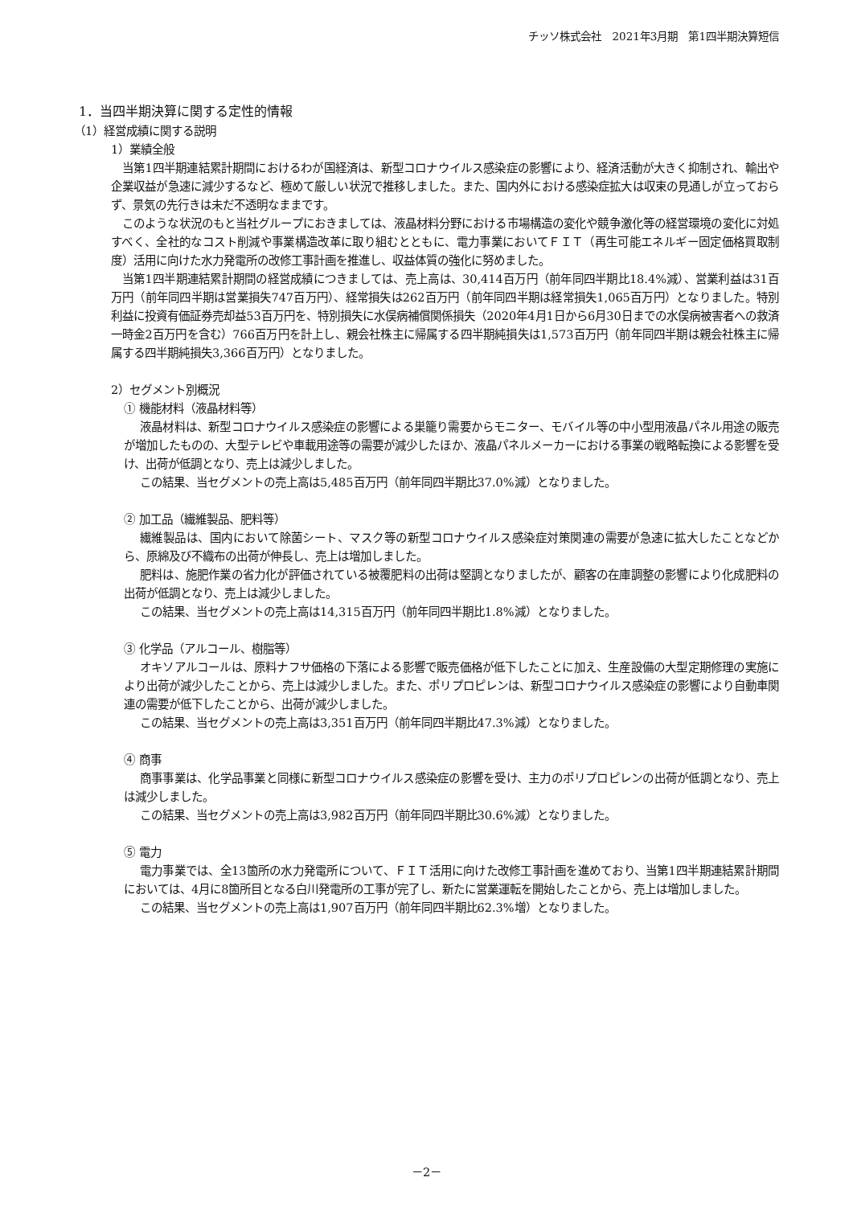チッソ株式会社　2021年3月期　第1四半期決算短信
1．当四半期決算に関する定性的情報
（1）経営成績に関する説明
1）業績全般
当第1四半期連結累計期間におけるわが国経済は、新型コロナウイルス感染症の影響により、経済活動が大きく抑制され、輸出や企業収益が急速に減少するなど、極めて厳しい状況で推移しました。また、国内外における感染症拡大は収束の見通しが立っておらず、景気の先行きは未だ不透明なままです。
このような状況のもと当社グループにおきましては、液晶材料分野における市場構造の変化や競争激化等の経営環境の変化に対処すべく、全社的なコスト削減や事業構造改革に取り組むとともに、電力事業においてＦＩＴ（再生可能エネルギー固定価格買取制度）活用に向けた水力発電所の改修工事計画を推進し、収益体質の強化に努めました。
当第1四半期連結累計期間の経営成績につきましては、売上高は、30,414百万円（前年同四半期比18.4%減）、営業利益は31百万円（前年同四半期は営業損失747百万円）、経常損失は262百万円（前年同四半期は経常損失1,065百万円）となりました。特別利益に投資有価証券売却益53百万円を、特別損失に水俣病補償関係損失（2020年4月1日から6月30日までの水俣病被害者への救済一時金2百万円を含む）766百万円を計上し、親会社株主に帰属する四半期純損失は1,573百万円（前年同四半期は親会社株主に帰属する四半期純損失3,366百万円）となりました。
2）セグメント別概況
① 機能材料（液晶材料等）
液晶材料は、新型コロナウイルス感染症の影響による巣籠り需要からモニター、モバイル等の中小型用液晶パネル用途の販売が増加したものの、大型テレビや車載用途等の需要が減少したほか、液晶パネルメーカーにおける事業の戦略転換による影響を受け、出荷が低調となり、売上は減少しました。
この結果、当セグメントの売上高は5,485百万円（前年同四半期比37.0%減）となりました。
② 加工品（繊維製品、肥料等）
繊維製品は、国内において除菌シート、マスク等の新型コロナウイルス感染症対策関連の需要が急速に拡大したことなどから、原綿及び不織布の出荷が伸長し、売上は増加しました。
肥料は、施肥作業の省力化が評価されている被覆肥料の出荷は堅調となりましたが、顧客の在庫調整の影響により化成肥料の出荷が低調となり、売上は減少しました。
この結果、当セグメントの売上高は14,315百万円（前年同四半期比1.8%減）となりました。
③ 化学品（アルコール、樹脂等）
オキソアルコールは、原料ナフサ価格の下落による影響で販売価格が低下したことに加え、生産設備の大型定期修理の実施により出荷が減少したことから、売上は減少しました。また、ポリプロピレンは、新型コロナウイルス感染症の影響により自動車関連の需要が低下したことから、出荷が減少しました。
この結果、当セグメントの売上高は3,351百万円（前年同四半期比47.3%減）となりました。
④ 商事
商事事業は、化学品事業と同様に新型コロナウイルス感染症の影響を受け、主力のポリプロピレンの出荷が低調となり、売上は減少しました。
この結果、当セグメントの売上高は3,982百万円（前年同四半期比30.6%減）となりました。
⑤ 電力
電力事業では、全13箇所の水力発電所について、ＦＩＴ活用に向けた改修工事計画を進めており、当第1四半期連結累計期間においては、4月に8箇所目となる白川発電所の工事が完了し、新たに営業運転を開始したことから、売上は増加しました。
この結果、当セグメントの売上高は1,907百万円（前年同四半期比62.3%増）となりました。
－2－